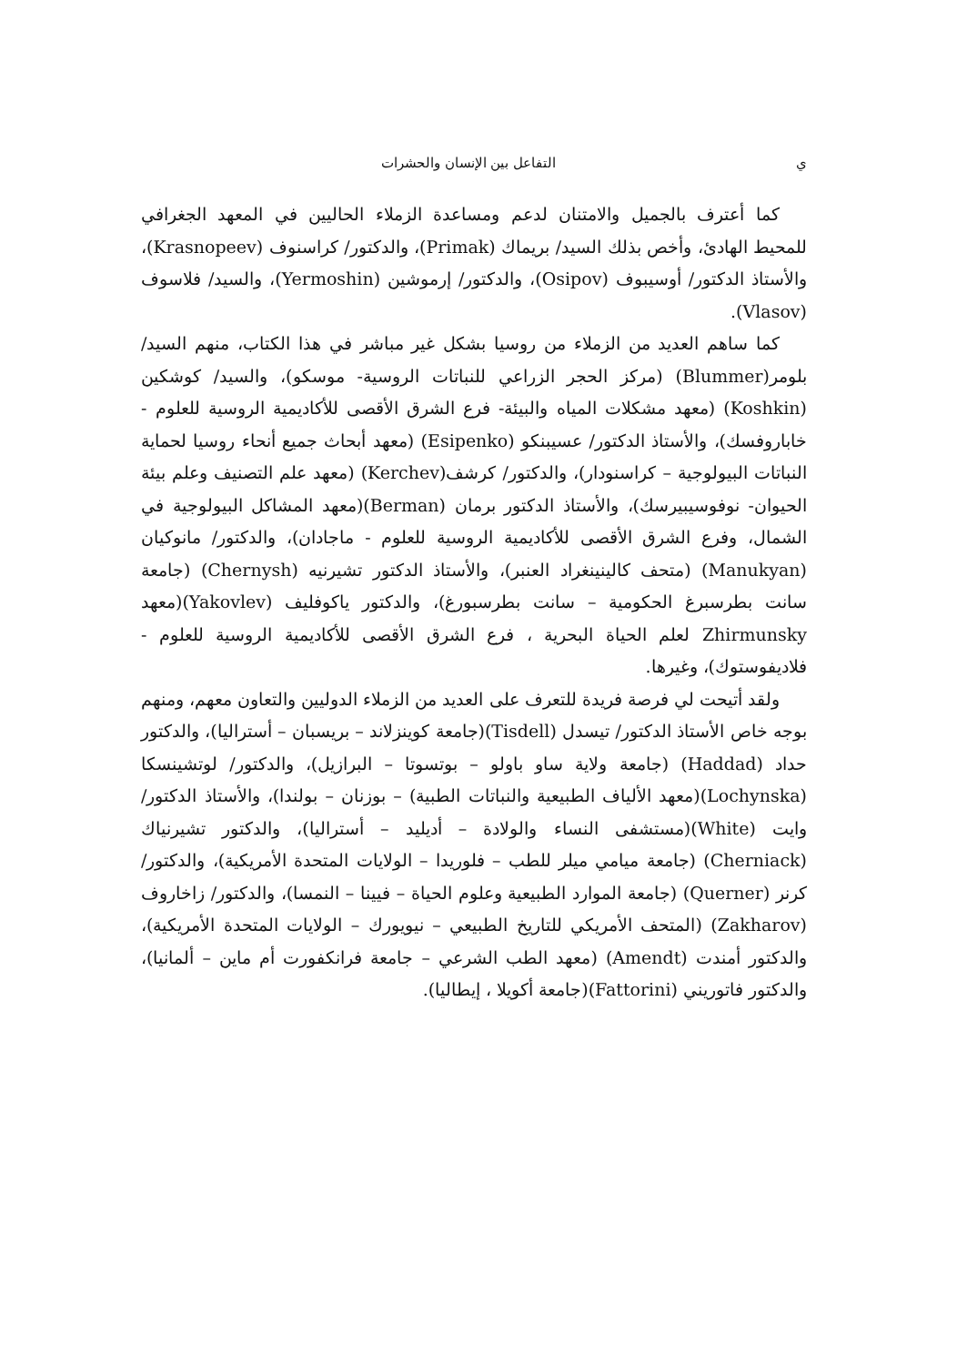ي التفاعل بين الإنسان والحشرات
كما أعترف بالجميل والامتنان لدعم ومساعدة الزملاء الحاليين في المعهد الجغرافي للمحيط الهادئ، وأخص بذلك السيد/ بريماك (Primak)، والدكتور/ كراسنوف (Krasnopeev)، والأستاذ الدكتور/ أوسيبوف (Osipov)، والدكتور/ إرموشين (Yermoshin)، والسيد/ فلاسوف (Vlasov).
كما ساهم العديد من الزملاء من روسيا بشكل غير مباشر في هذا الكتاب، منهم السيد/ بلومر(Blummer) (مركز الحجر الزراعي للنباتات الروسية- موسكو)، والسيد/ كوشكين (Koshkin) (معهد مشكلات المياه والبيئة- فرع الشرق الأقصى للأكاديمية الروسية للعلوم - خاباروفسك)، والأستاذ الدكتور/ عسيبنكو (Esipenko) (معهد أبحاث جميع أنحاء روسيا لحماية النباتات البيولوجية – كراسنودار)، والدكتور/ كرشف(Kerchev) (معهد علم التصنيف وعلم بيئة الحيوان- نوفوسيبيرسك)، والأستاذ الدكتور برمان (Berman)(معهد المشاكل البيولوجية في الشمال، وفرع الشرق الأقصى للأكاديمية الروسية للعلوم - ماجادان)، والدكتور/ مانوكيان (Manukyan) (متحف كالينينغراد العنبر)، والأستاذ الدكتور تشيرنيه (Chernysh) (جامعة سانت بطرسبرغ الحكومية – سانت بطرسبورغ)، والدكتور ياكوفليف (Yakovlev)(معهد Zhirmunsky لعلم الحياة البحرية ، فرع الشرق الأقصى للأكاديمية الروسية للعلوم - فلاديفوستوك)، وغيرها.
ولقد أتيحت لي فرصة فريدة للتعرف على العديد من الزملاء الدوليين والتعاون معهم، ومنهم بوجه خاص الأستاذ الدكتور/ تيسدل (Tisdell)(جامعة كوينزلاند – بريسبان – أستراليا)، والدكتور حداد (Haddad) (جامعة ولاية ساو باولو – بوتسوتا – البرازيل)، والدكتور/ لوتشينسكا (Lochynska)(معهد الألياف الطبيعية والنباتات الطبية) – بوزنان – بولندا)، والأستاذ الدكتور/ وايت (White)(مستشفى النساء والولادة – أديليد – أستراليا)، والدكتور تشيرنياك (Cherniack) (جامعة ميامي ميلر للطب – فلوريدا – الولايات المتحدة الأمريكية)، والدكتور/ كرنر (Querner) (جامعة الموارد الطبيعية وعلوم الحياة – فيينا – النمسا)، والدكتور/ زاخاروف (Zakharov) (المتحف الأمريكي للتاريخ الطبيعي – نيويورك – الولايات المتحدة الأمريكية)، والدكتور أمندت (Amendt) (معهد الطب الشرعي – جامعة فرانكفورت أم ماين – ألمانيا)، والدكتور فاتوريني (Fattorini)(جامعة أكويلا ، إيطاليا).